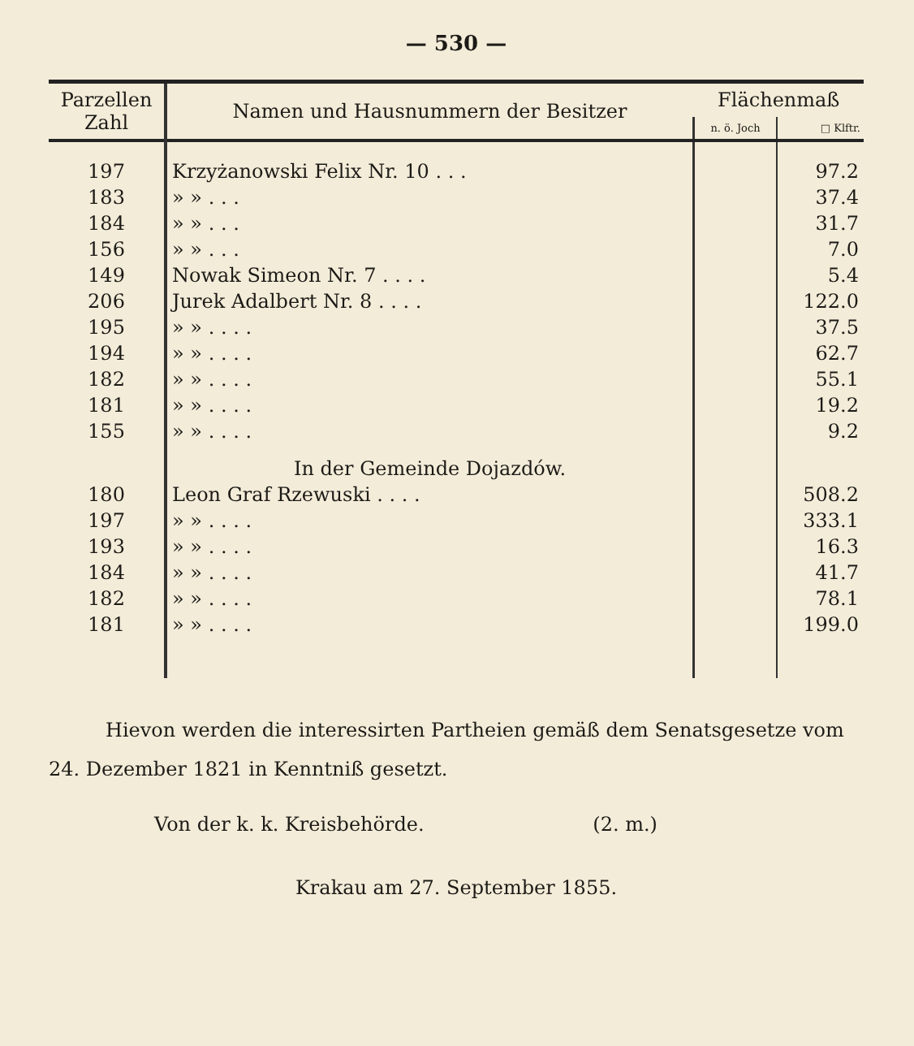— 530 —
| Parzellen Zahl | Namen und Hausnummern der Besitzer | Flächenmaß | |
| --- | --- | --- | --- |
| | | n. ö. Joch | □ Klftr. |
| 197 | Krzyżanowski Felix Nr. 10 . . . | | 97.2 |
| 183 | » » . . . | | 37.4 |
| 184 | » » . . . | | 31.7 |
| 156 | » » . . . | | 7.0 |
| 149 | Nowak Simeon Nr. 7 . . . . | | 5.4 |
| 206 | Jurek Adalbert Nr. 8 . . . . | | 122.0 |
| 195 | » » . . . . | | 37.5 |
| 194 | » » . . . . | | 62.7 |
| 182 | » » . . . . | | 55.1 |
| 181 | » » . . . . | | 19.2 |
| 155 | » » . . . . | | 9.2 |
| | In der Gemeinde Dojazdów. | | |
| 180 | Leon Graf Rzewuski . . . . | | 508.2 |
| 197 | » » . . . . | | 333.1 |
| 193 | » » . . . . | | 16.3 |
| 184 | » » . . . . | | 41.7 |
| 182 | » » . . . . | | 78.1 |
| 181 | » » . . . . | | 199.0 |
Hievon werden die interessirten Partheien gemäß dem Senatsgesetze vom 24. Dezember 1821 in Kenntniß gesetzt.
Von der k. k. Kreisbehörde. (2. m.)
Krakau am 27. September 1855.